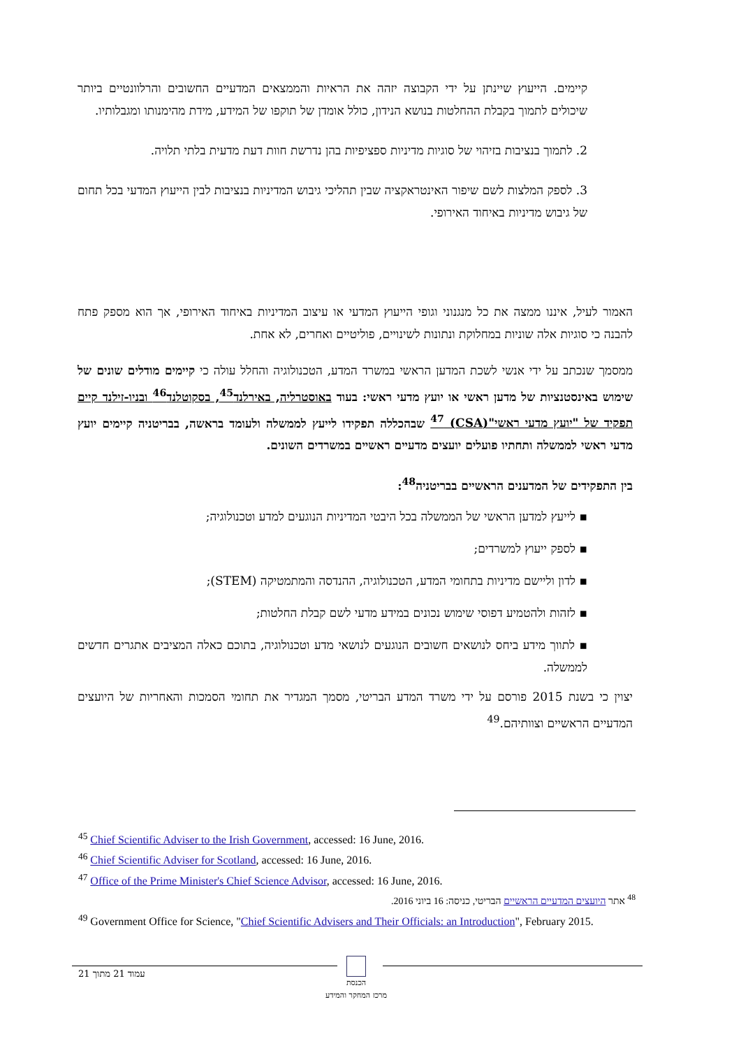קיימים. הייעוץ שיינתן על ידי הקבוצה יזהה את הראיות והממצאים המדעיים החשובים והרלוונטיים ביותר שיכולים לתמוך בקבלת ההחלטות בנושא הנידון, כולל אומדן של תוקפו של המידע, מידת מהימנותו ומגבלותיו.
2. לתמוך בנציבות בזיהוי של סוגיות מדיניות ספציפיות בהן נדרשת חוות דעת מדעית בלתי תלויה.
3. לספק המלצות לשם שיפור האינטראקציה שבין תהליכי גיבוש המדיניות בנציבות לבין הייעוץ המדעי בכל תחום של גיבוש מדיניות באיחוד האירופי.
האמור לעיל, איננו ממצה את כל מנגנוני וגופי הייעוץ המדעי או עיצוב המדיניות באיחוד האירופי, אך הוא מספק פתח להבנה כי סוגיות אלה שוניות במחלוקת ונתונות לשינויים, פוליטיים ואחרים, לא אחת.
ממסמך שנכתב על ידי אנשי לשכת המדען הראשי במשרד המדע, הטכנולוגיה והחלל עולה כי קיימים מודלים שונים של שימוש באינסטנציות של מדען ראשי או יועץ מדעי ראשי: בעוד באוסטרליה, באירלנד<sup>45</sup>, בסקוטלנד<sup>46</sup> ובניו-זילנד קיים תפקיד של "יועץ מדעי ראשי"(CSA) <sup>47</sup> שבהכללה תפקידו לייעץ לממשלה ולעומד בראשה, בבריטניה קיימים יועץ מדעי ראשי לממשלה ותחתיו פועלים יועצים מדעיים ראשיים במשרדים השונים.
בין התפקידים של המדענים הראשיים בבריטניה<sup>48</sup>:
▪ לייעץ למדען הראשי של הממשלה בכל היבטי המדיניות הנוגעים למדע וטכנולוגיה;
▪ לספק ייעוץ למשרדים;
▪ לדון וליישם מדיניות בתחומי המדע, הטכנולוגיה, ההנדסה והמתמטיקה (STEM);
▪ לזהות ולהטמיע דפוסי שימוש נכונים במידע מדעי לשם קבלת החלטות;
▪ לתווך מידע ביחס לנושאים חשובים הנוגעים לנושאי מדע וטכנולוגיה, בתוכם כאלה המציבים אתגרים חדשים לממשלה.
יצוין כי בשנת 2015 פורסם על ידי משרד המדע הבריטי, מסמך המגדיר את תחומי הסמכות והאחריות של היועצים המדעיים הראשיים וצוותיהם.<sup>49</sup>
<sup>45</sup> Chief Scientific Adviser to the Irish Government, accessed: 16 June, 2016.
<sup>46</sup> Chief Scientific Adviser for Scotland, accessed: 16 June, 2016.
<sup>47</sup> Office of the Prime Minister's Chief Science Advisor, accessed: 16 June, 2016.
<sup>48</sup> אתר היועצים המדעיים הראשיים הבריטי, כניסה: 16 ביוני 2016.
<sup>49</sup> Government Office for Science, "Chief Scientific Advisers and Their Officials: an Introduction", February 2015.
עמוד 21 מתוך 21
הכנסת
מרכז המחקר והמידע